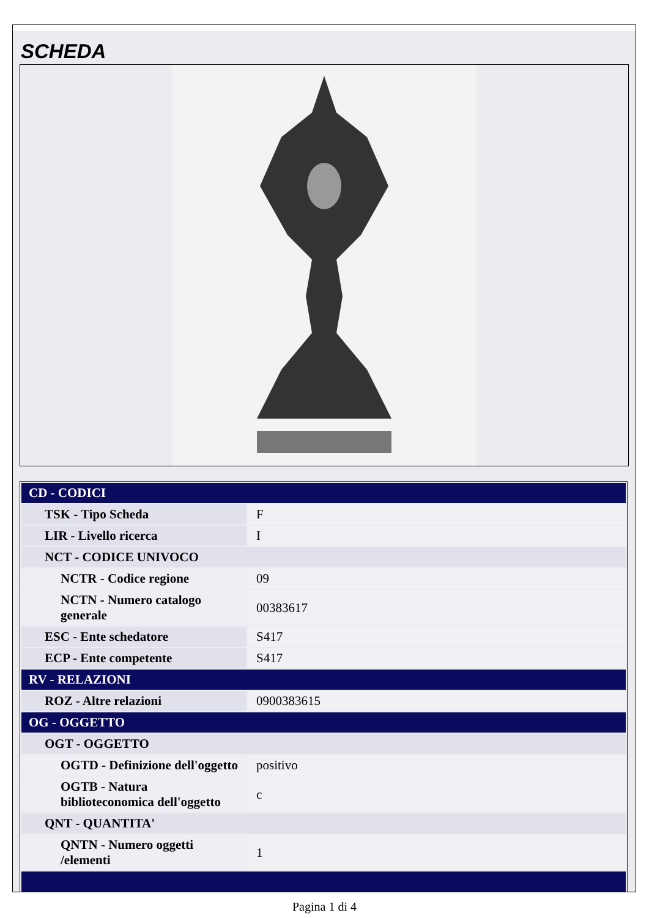SCHEDA
| CD - CODICI | |
| TSK - Tipo Scheda | F |
| LIR - Livello ricerca | I |
| NCT - CODICE UNIVOCO | |
| NCTR - Codice regione | 09 |
| NCTN - Numero catalogo generale | 00383617 |
| ESC - Ente schedatore | S417 |
| ECP - Ente competente | S417 |
| RV - RELAZIONI | |
| ROZ - Altre relazioni | 0900383615 |
| OG - OGGETTO | |
| OGT - OGGETTO | |
| OGTD - Definizione dell'oggetto | positivo |
| OGTB - Natura biblioteconomica dell'oggetto | c |
| QNT - QUANTITA' | |
| QNTN - Numero oggetti /elementi | 1 |
Pagina 1 di 4